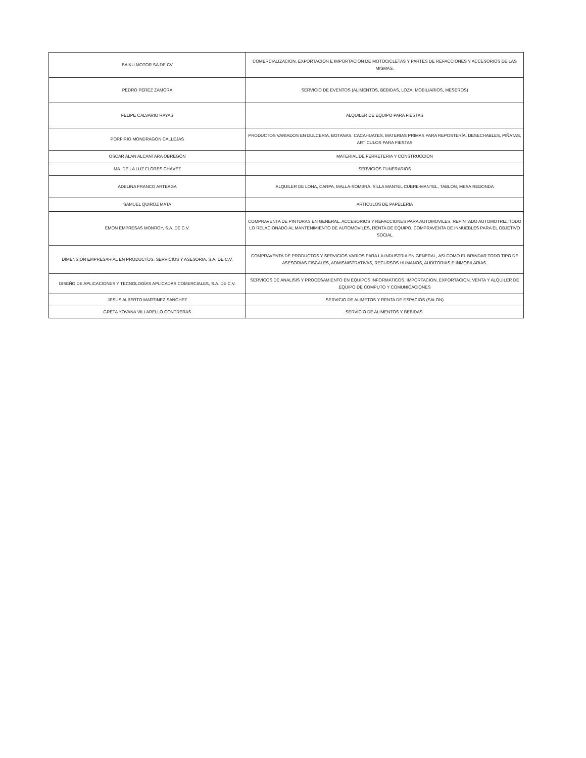| BAIKU MOTOR SA DE CV | COMERCIALIZACION, EXPORTACION E IMPORTACION DE MOTOCICLETAS Y PARTES DE REFACCIONES Y ACCESORIOS DE LAS MISMAS. |
| PEDRO PEREZ ZAMORA | SERVICIO DE EVENTOS (ALIMENTOS, BEBIDAS, LOZA, MOBILIARIOS, MESEROS) |
| FELIPE CALVARIO RAYAS | ALQUILER DE EQUIPO PARA FIESTAS |
| PORFIRIO MONDRAGON CALLEJAS | PRODUCTOS VARIADOS EN DULCERIA, BOTANAS, CACAHUATES, MATERIAS PRIMAS PARA REPOSTERÌA, DESECHABLES, PIÑATAS, ARTÌCULOS PARA FIESTAS |
| OSCAR ALAN ALCANTARA OBREGÒN | MATERIAL DE FERRETERIA Y CONSTRUCCION |
| MA. DE LA LUZ FLORES CHÀVEZ | SERVICIOS FUNERARIOS |
| ADELINA FRANCO ARTEAGA | ALQUILER DE LONA, CARPA, MALLA-SOMBRA, SILLA MANTEL CUBRE-MANTEL, TABLON, MESA REDONDA |
| SAMUEL QUIROZ MATA | ARTICULOS DE PAPELERIA |
| EMON EMPRESAS MONROY, S.A. DE C.V. | COMPRAVENTA DE PINTURAS EN GENERAL, ACCESORIOS Y REFACCIONES PARA AUTOMOVILES, REPINTADO AUTOMOTRIZ, TODO LO RELACIONADO AL MANTENIMIENTO DE AUTOMOVILES, RENTA DE EQUIPO, COMPRAVENTA DE INMUEBLES PARA EL OBJETIVO SOCIAL |
| DIMENSION EMPRESARIAL EN PRODUCTOS, SERVICIOS Y ASESORIA, S.A. DE C.V. | COMPRAVENTA DE PRODUCTOS Y SERVICIOS VARIOS PARA LA INDUSTRIA EN GENERAL, ASI COMO EL BRINDAR TODO TIPO DE ASESORIAS FISCALES, ADMISNISTRATIVAS, RECURSOS HUMANOS, AUDITORIAS E INMOBILARIAS. |
| DISEÑO DE APLICACIONES Y TECNOLOGÍAS APLICADAS COMERCIALES, S.A. DE C.V. | SERVICOS DE ANALISIS Y PROCESAMIENTO EN EQUIPOS INFORMATICOS, IMPORTACION, EXPORTACION, VENTA Y ALQUILER DE EQUIPO DE COMPUTO Y COMUNICACIONES |
| JESUS ALBERTO MARTINEZ SANCHEZ | SERVICIO DE ALIMETOS Y RENTA DE ESPACIOS (SALON) |
| GRETA YOVANA VILLARELLO CONTRERAS | SERVICIO DE ALIMENTOS Y BEBIDAS. |